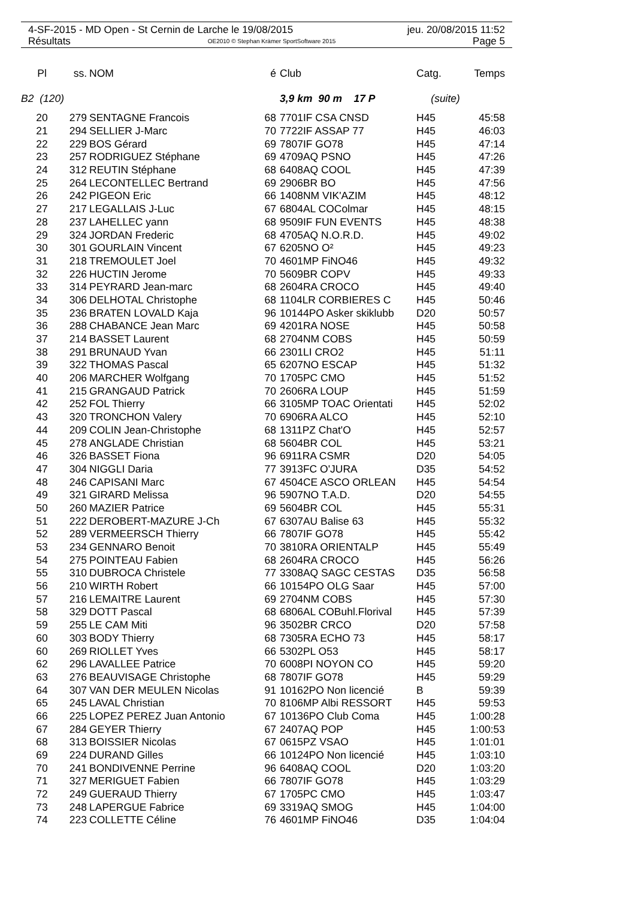4-SF-2015 - MD Open - St Cernin de Larche le 19/08/2015 jeu. 20/08/2015 11:52
Résultats OE2010 © Stephan Krämer SportSoftware 2015 Page 5
| Pl | ss. | NOM | é | Club | Catg. | Temps |
| --- | --- | --- | --- | --- | --- | --- |
| B2 (120) | | | | 3,9 km 90 m 17 P | (suite) | |
| 20 | 279 | SENTAGNE Francois | 68 | 7701IF CSA CNSD | H45 | 45:58 |
| 21 | 294 | SELLIER J-Marc | 70 | 7722IF ASSAP 77 | H45 | 46:03 |
| 22 | 229 | BOS Gérard | 69 | 7807IF GO78 | H45 | 47:14 |
| 23 | 257 | RODRIGUEZ Stéphane | 69 | 4709AQ PSNO | H45 | 47:26 |
| 24 | 312 | REUTIN Stéphane | 68 | 6408AQ COOL | H45 | 47:39 |
| 25 | 264 | LECONTELLEC Bertrand | 69 | 2906BR BO | H45 | 47:56 |
| 26 | 242 | PIGEON Eric | 66 | 1408NM VIK'AZIM | H45 | 48:12 |
| 27 | 217 | LEGALLAIS J-Luc | 67 | 6804AL COColmar | H45 | 48:15 |
| 28 | 237 | LAHELLEC yann | 68 | 9509IF FUN EVENTS | H45 | 48:38 |
| 29 | 324 | JORDAN Frederic | 68 | 4705AQ N.O.R.D. | H45 | 49:02 |
| 30 | 301 | GOURLAIN Vincent | 67 | 6205NO O² | H45 | 49:23 |
| 31 | 218 | TREMOULET Joel | 70 | 4601MP FiNO46 | H45 | 49:32 |
| 32 | 226 | HUCTIN Jerome | 70 | 5609BR COPV | H45 | 49:33 |
| 33 | 314 | PEYRARD Jean-marc | 68 | 2604RA CROCO | H45 | 49:40 |
| 34 | 306 | DELHOTAL Christophe | 68 | 1104LR CORBIERES C | H45 | 50:46 |
| 35 | 236 | BRATEN LOVALD Kaja | 96 | 10144PO Asker skiklubb | D20 | 50:57 |
| 36 | 288 | CHABANCE Jean Marc | 69 | 4201RA NOSE | H45 | 50:58 |
| 37 | 214 | BASSET Laurent | 68 | 2704NM COBS | H45 | 50:59 |
| 38 | 291 | BRUNAUD Yvan | 66 | 2301LI CRO2 | H45 | 51:11 |
| 39 | 322 | THOMAS Pascal | 65 | 6207NO ESCAP | H45 | 51:32 |
| 40 | 206 | MARCHER Wolfgang | 70 | 1705PC CMO | H45 | 51:52 |
| 41 | 215 | GRANGAUD Patrick | 70 | 2606RA LOUP | H45 | 51:59 |
| 42 | 252 | FOL Thierry | 66 | 3105MP TOAC Orientati | H45 | 52:02 |
| 43 | 320 | TRONCHON Valery | 70 | 6906RA ALCO | H45 | 52:10 |
| 44 | 209 | COLIN Jean-Christophe | 68 | 1311PZ Chat'O | H45 | 52:57 |
| 45 | 278 | ANGLADE Christian | 68 | 5604BR COL | H45 | 53:21 |
| 46 | 326 | BASSET Fiona | 96 | 6911RA CSMR | D20 | 54:05 |
| 47 | 304 | NIGGLI Daria | 77 | 3913FC O'JURA | D35 | 54:52 |
| 48 | 246 | CAPISANI Marc | 67 | 4504CE ASCO ORLEAN | H45 | 54:54 |
| 49 | 321 | GIRARD Melissa | 96 | 5907NO T.A.D. | D20 | 54:55 |
| 50 | 260 | MAZIER Patrice | 69 | 5604BR COL | H45 | 55:31 |
| 51 | 222 | DEROBERT-MAZURE J-Ch | 67 | 6307AU Balise 63 | H45 | 55:32 |
| 52 | 289 | VERMEERSCH Thierry | 66 | 7807IF GO78 | H45 | 55:42 |
| 53 | 234 | GENNARO Benoit | 70 | 3810RA ORIENTALP | H45 | 55:49 |
| 54 | 275 | POINTEAU Fabien | 68 | 2604RA CROCO | H45 | 56:26 |
| 55 | 310 | DUBROCA Christele | 77 | 3308AQ SAGC CESTAS | D35 | 56:58 |
| 56 | 210 | WIRTH Robert | 66 | 10154PO OLG Saar | H45 | 57:00 |
| 57 | 216 | LEMAITRE Laurent | 69 | 2704NM COBS | H45 | 57:30 |
| 58 | 329 | DOTT Pascal | 68 | 6806AL COBuhl.Florival | H45 | 57:39 |
| 59 | 255 | LE CAM Miti | 96 | 3502BR CRCO | D20 | 57:58 |
| 60 | 303 | BODY Thierry | 68 | 7305RA ECHO 73 | H45 | 58:17 |
| 60 | 269 | RIOLLET Yves | 66 | 5302PL O53 | H45 | 58:17 |
| 62 | 296 | LAVALLEE Patrice | 70 | 6008PI NOYON CO | H45 | 59:20 |
| 63 | 276 | BEAUVISAGE Christophe | 68 | 7807IF GO78 | H45 | 59:29 |
| 64 | 307 | VAN DER MEULEN Nicolas | 91 | 10162PO Non licencié | B | 59:39 |
| 65 | 245 | LAVAL Christian | 70 | 8106MP Albi RESSORT | H45 | 59:53 |
| 66 | 225 | LOPEZ PEREZ Juan Antonio | 67 | 10136PO Club Coma | H45 | 1:00:28 |
| 67 | 284 | GEYER Thierry | 67 | 2407AQ POP | H45 | 1:00:53 |
| 68 | 313 | BOISSIER Nicolas | 67 | 0615PZ VSAO | H45 | 1:01:01 |
| 69 | 224 | DURAND Gilles | 66 | 10124PO Non licencié | H45 | 1:03:10 |
| 70 | 241 | BONDIVENNE Perrine | 96 | 6408AQ COOL | D20 | 1:03:20 |
| 71 | 327 | MERIGUET Fabien | 66 | 7807IF GO78 | H45 | 1:03:29 |
| 72 | 249 | GUERAUD Thierry | 67 | 1705PC CMO | H45 | 1:03:47 |
| 73 | 248 | LAPERGUE Fabrice | 69 | 3319AQ SMOG | H45 | 1:04:00 |
| 74 | 223 | COLLETTE Céline | 76 | 4601MP FiNO46 | D35 | 1:04:04 |